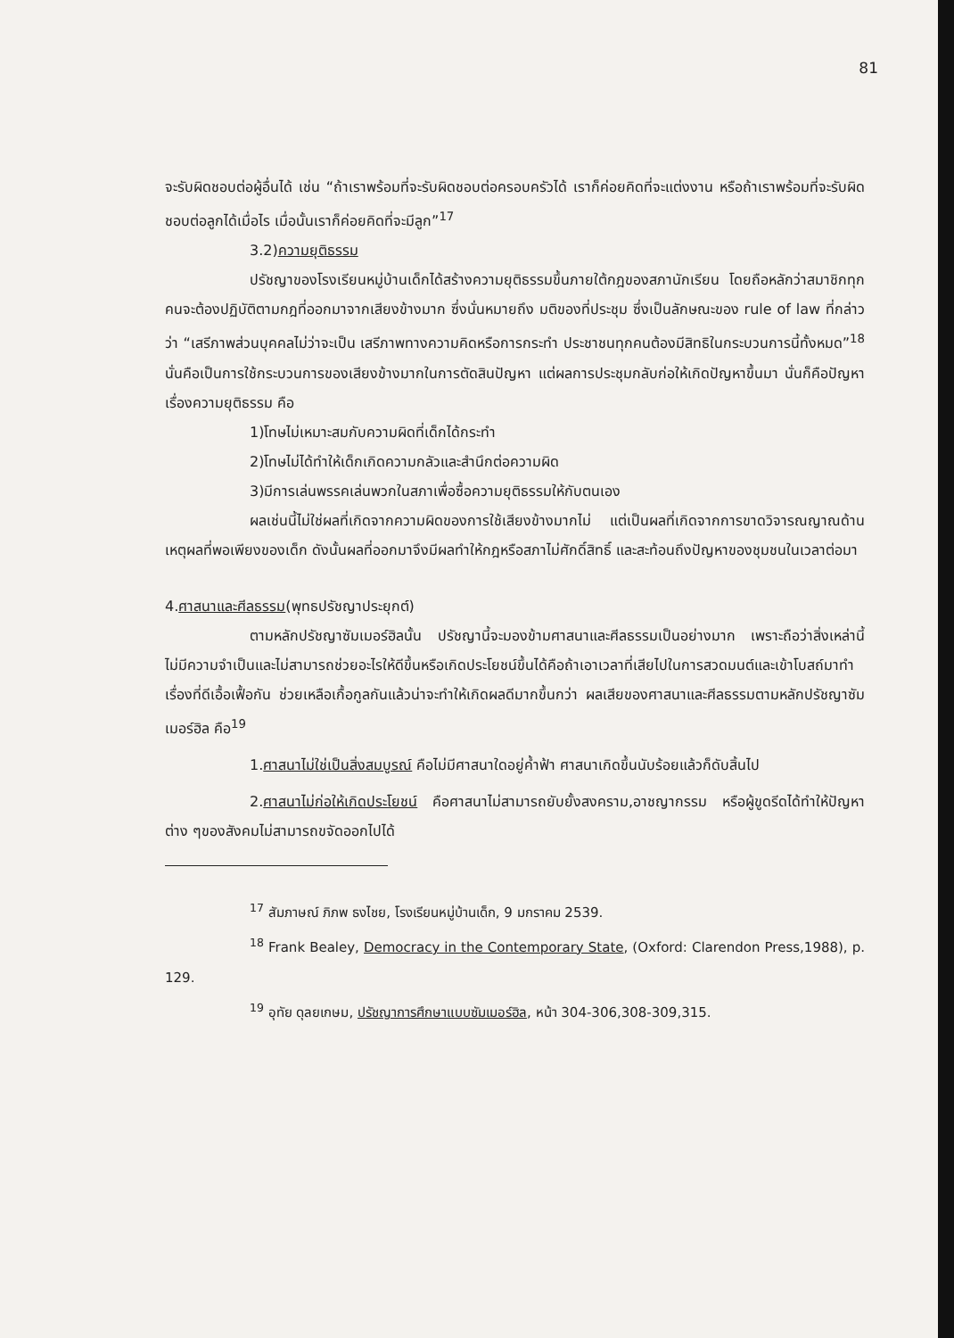81
จะรับผิดชอบต่อผู้อื่นได้ เช่น “ถ้าเราพร้อมที่จะรับผิดชอบต่อครอบครัวได้ เราก็ค่อยคิดที่จะแต่งงาน หรือถ้าเราพร้อมที่จะรับผิดชอบต่อลูกได้เมื่อไร เมื่อนั้นเราก็ค่อยคิดที่จะมีลูก”<sup>17</sup>
3.2)ความยุติธรรม
ปรัชญาของโรงเรียนหมู่บ้านเด็กได้สร้างความยุติธรรมขึ้นภายใต้กฎของสภานักเรียน โดยถือหลักว่าสมาชิกทุกคนจะต้องปฏิบัติตามกฎที่ออกมาจากเสียงข้างมาก ซึ่งนั่นหมายถึง มติของที่ประชุม ซึ่งเป็นลักษณะของ rule of law ที่กล่าวว่า “เสรีภาพส่วนบุคคลไม่ว่าจะเป็น เสรีภาพทางความคิดหรือการกระทำ ประชาชนทุกคนต้องมีสิทธิในกระบวนการนี้ทั้งหมด”<sup>18</sup> นั่นคือเป็นการใช้กระบวนการของเสียงข้างมากในการตัดสินปัญหา แต่ผลการประชุมกลับก่อให้เกิดปัญหาขึ้นมา นั่นก็คือปัญหาเรื่องความยุติธรรม คือ
1)โทษไม่เหมาะสมกับความผิดที่เด็กได้กระทำ
2)โทษไม่ได้ทำให้เด็กเกิดความกลัวและสำนึกต่อความผิด
3)มีการเล่นพรรคเล่นพวกในสภาเพื่อซื้อความยุติธรรมให้กับตนเอง
ผลเช่นนี้ไม่ใช่ผลที่เกิดจากความผิดของการใช้เสียงข้างมากไม่ แต่เป็นผลที่เกิดจากการขาดวิจารณญาณด้านเหตุผลที่พอเพียงของเด็ก ดังนั้นผลที่ออกมาจึงมีผลทำให้กฎหรือสภาไม่ศักดิ์สิทธิ์ และสะท้อนถึงปัญหาของชุมชนในเวลาต่อมา
4.ศาสนาและศีลธรรม(พุทธปรัชญาประยุกต์)
ตามหลักปรัชญาซัมเมอร์ฮิลนั้น ปรัชญานี้จะมองข้ามศาสนาและศีลธรรมเป็นอย่างมาก เพราะถือว่าสิ่งเหล่านี้ไม่มีความจำเป็นและไม่สามารถช่วยอะไรให้ดีขึ้นหรือเกิดประโยชน์ขึ้นได้คือถ้าเอาเวลาที่เสียไปในการสวดมนต์และเข้าโบสถ์มาทำเรื่องที่ดีเอื้อเฟื้อกัน ช่วยเหลือเกื้อกูลกันแล้วน่าจะทำให้เกิดผลดีมากขึ้นกว่า ผลเสียของศาสนาและศีลธรรมตามหลักปรัชญาซัมเมอร์ฮิล คือ<sup>19</sup>
1.ศาสนาไม่ใช่เป็นสิ่งสมบูรณ์ คือไม่มีศาสนาใดอยู่ค้ำฟ้า ศาสนาเกิดขึ้นนับร้อยแล้วก็ดับสิ้นไป
2.ศาสนาไม่ก่อให้เกิดประโยชน์ คือศาสนาไม่สามารถยับยั้งสงคราม,อาชญากรรม หรือผู้ขูดรีดได้ทำให้ปัญหาต่าง ๆของสังคมไม่สามารถขจัดออกไปได้
<sup>17</sup> สัมภาษณ์ ภิภพ ธงไชย, โรงเรียนหมู่บ้านเด็ก, 9 มกราคม 2539.
<sup>18</sup> Frank Bealey, Democracy in the Contemporary State, (Oxford: Clarendon Press,1988), p. 129.
<sup>19</sup> อุทัย ดุลยเกษม, ปรัชญาการศึกษาแบบซัมเมอร์ฮิล, หน้า 304-306,308-309,315.